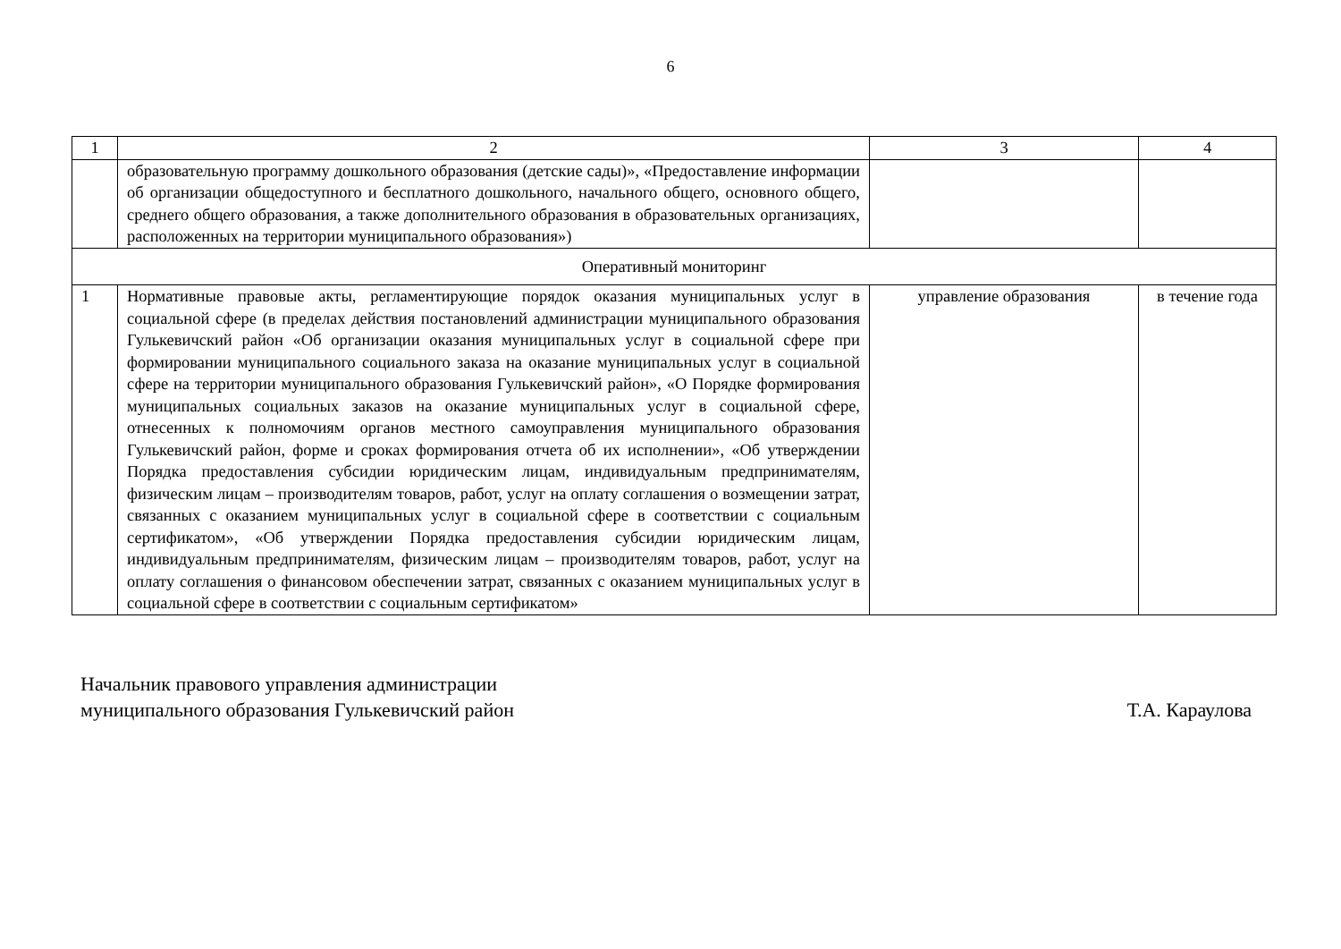6
| 1 | 2 | 3 | 4 |
| | образовательную программу дошкольного образования (детские сады)», «Предоставление информации об организации общедоступного и бесплатного дошкольного, начального общего, основного общего, среднего общего образования, а также дополнительного образования в образовательных организациях, расположенных на территории муниципального образования») | | |
| Оперативный мониторинг | | | |
| 1 | Нормативные правовые акты, регламентирующие порядок оказания муниципальных услуг в социальной сфере (в пределах действия постановлений администрации муниципального образования Гулькевичский район «Об организации оказания муниципальных услуг в социальной сфере при формировании муниципального социального заказа на оказание муниципальных услуг в социальной сфере на территории муниципального образования Гулькевичский район», «О Порядке формирования муниципальных социальных заказов на оказание муниципальных услуг в социальной сфере, отнесенных к полномочиям органов местного самоуправления муниципального образования Гулькевичский район, форме и сроках формирования отчета об их исполнении», «Об утверждении Порядка предоставления субсидии юридическим лицам, индивидуальным предпринимателям, физическим лицам – производителям товаров, работ, услуг на оплату соглашения о возмещении затрат, связанных с оказанием муниципальных услуг в социальной сфере в соответствии с социальным сертификатом», «Об утверждении Порядка предоставления субсидии юридическим лицам, индивидуальным предпринимателям, физическим лицам – производителям товаров, работ, услуг на оплату соглашения о финансовом обеспечении затрат, связанных с оказанием муниципальных услуг в социальной сфере в соответствии с социальным сертификатом» | управление образования | в течение года |
Начальник правового управления администрации
муниципального образования Гулькевичский район
Т.А. Караулова